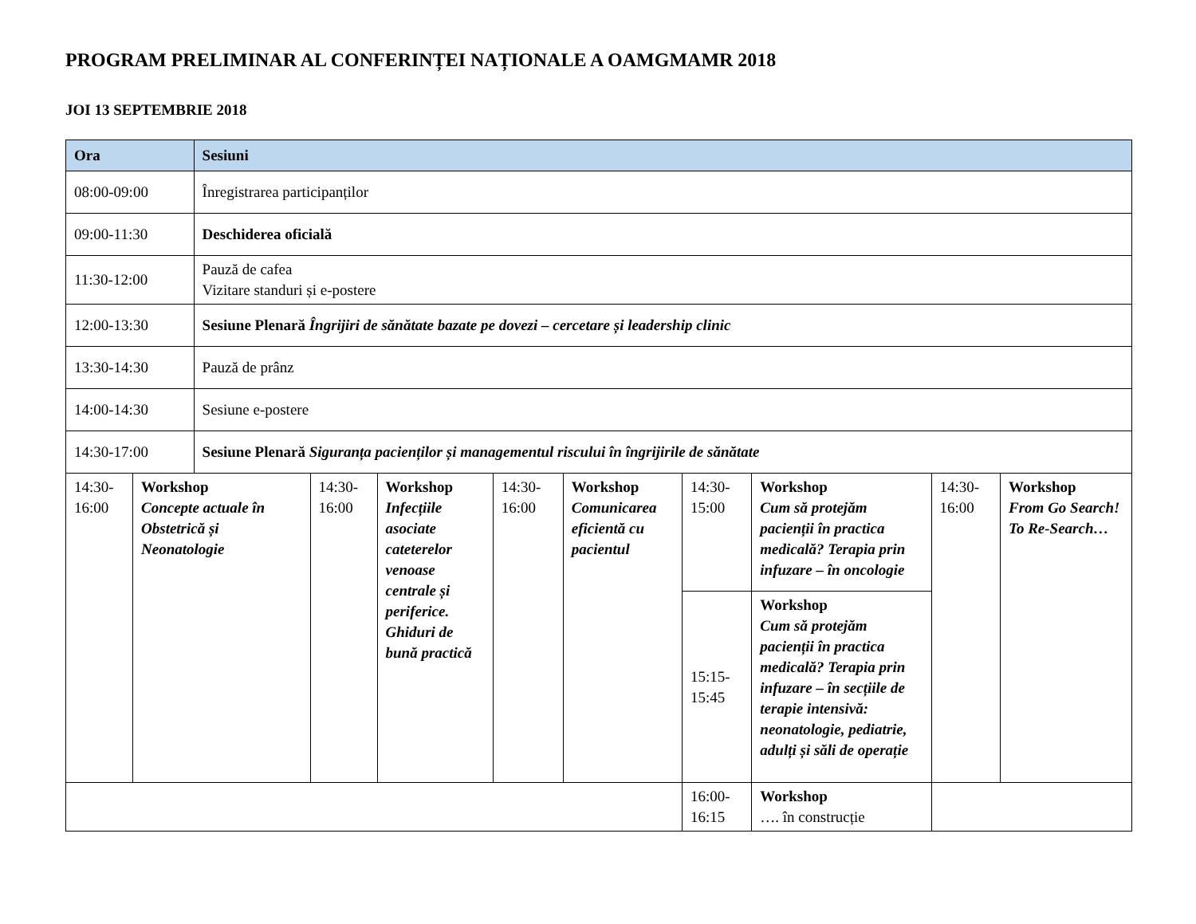PROGRAM PRELIMINAR AL CONFERINȚEI NAȚIONALE A OAMGMAMR 2018
JOI 13 SEPTEMBRIE 2018
| Ora | | Sesiuni | | | | | | | | |
| --- | --- | --- | --- | --- | --- | --- | --- | --- | --- | --- |
| 08:00-09:00 | | Înregistrarea participanților | | | | | | | | |
| 09:00-11:30 | | Deschiderea oficială | | | | | | | | |
| 11:30-12:00 | | Pauză de cafea Vizitare standuri și e-postere | | | | | | | | |
| 12:00-13:30 | | Sesiune Plenară Îngrijiri de sănătate bazate pe dovezi – cercetare și leadership clinic | | | | | | | | |
| 13:30-14:30 | | Pauză de prânz | | | | | | | | |
| 14:00-14:30 | | Sesiune e-postere | | | | | | | | |
| 14:30-17:00 | | Sesiune Plenară Siguranța pacienților și managementul riscului în îngrijirile de sănătate | | | | | | | | |
| 14:30- 16:00 | Workshop Concepte actuale în Obstetrică și Neonatologie | | 14:30- 16:00 | Workshop Infecțiile asociate cateterelor venoase centrale și periferice. Ghiduri de bună practică | 14:30- 16:00 | Workshop Comunicarea eficientă cu pacientul | 14:30- 15:00 | Workshop Cum să protejăm pacienții în practica medicală? Terapia prin infuzare – în oncologie | 14:30- 16:00 | Workshop From Go Search! To Re-Search… |
| | | | | | | | 15:15- 15:45 | Workshop Cum să protejăm pacienții în practica medicală? Terapia prin infuzare – în secțiile de terapie intensivă: neonatologie, pediatrie, adulți și săli de operație | | |
| | | | | | | | 16:00- 16:15 | Workshop …. în construcție | | |